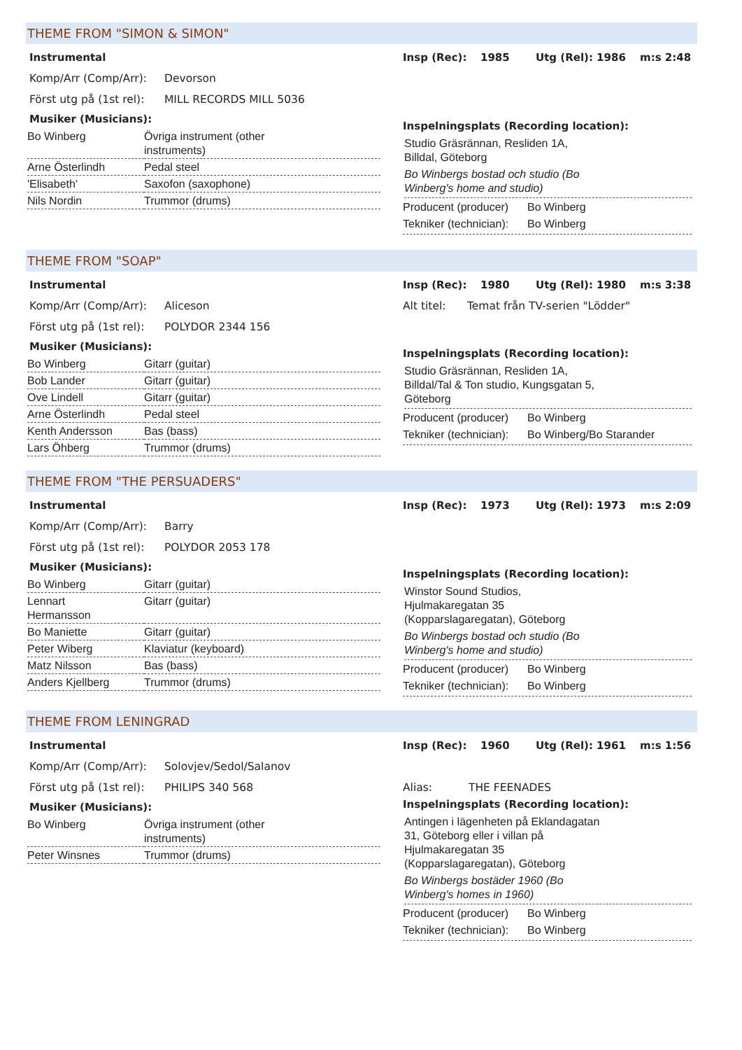THEME FROM "SIMON & SIMON"
Instrumental
Komp/Arr (Comp/Arr): Devorson
Först utg på (1st rel): MILL RECORDS MILL 5036
Musiker (Musicians):
| Bo Winberg | Övriga instrument (other instruments) |
| Arne Österlindh | Pedal steel |
| 'Elisabeth' | Saxofon (saxophone) |
| Nils Nordin | Trummor (drums) |
Insp (Rec): 1985 Utg (Rel): 1986 m:s 2:48
Inspelningsplats (Recording location):
Studio Gräsrännan, Resliden 1A,
Billdal, Göteborg
Bo Winbergs bostad och studio (Bo
Winberg's home and studio)
Producent (producer) Bo Winberg
Tekniker (technician): Bo Winberg
THEME FROM "SOAP"
Instrumental
Komp/Arr (Comp/Arr): Aliceson
Först utg på (1st rel): POLYDOR 2344 156
Musiker (Musicians):
| Bo Winberg | Gitarr (guitar) |
| Bob Lander | Gitarr (guitar) |
| Ove Lindell | Gitarr (guitar) |
| Arne Österlindh | Pedal steel |
| Kenth Andersson | Bas (bass) |
| Lars Öhberg | Trummor (drums) |
Insp (Rec): 1980 Utg (Rel): 1980 m:s 3:38
Alt titel: Temat från TV-serien "Lödder"
Inspelningsplats (Recording location):
Studio Gräsrännan, Resliden 1A,
Billdal/Tal & Ton studio, Kungsgatan 5,
Göteborg
Producent (producer) Bo Winberg
Tekniker (technician): Bo Winberg/Bo Starander
THEME FROM "THE PERSUADERS"
Instrumental
Komp/Arr (Comp/Arr): Barry
Först utg på (1st rel): POLYDOR 2053 178
Musiker (Musicians):
| Bo Winberg | Gitarr (guitar) |
| Lennart Hermansson | Gitarr (guitar) |
| Bo Maniette | Gitarr (guitar) |
| Peter Wiberg | Klaviatur (keyboard) |
| Matz Nilsson | Bas (bass) |
| Anders Kjellberg | Trummor (drums) |
Insp (Rec): 1973 Utg (Rel): 1973 m:s 2:09
Inspelningsplats (Recording location):
Winstor Sound Studios,
Hjulmakaregatan 35
(Kopparslagaregatan), Göteborg
Bo Winbergs bostad och studio (Bo
Winberg's home and studio)
Producent (producer) Bo Winberg
Tekniker (technician): Bo Winberg
THEME FROM LENINGRAD
Instrumental
Komp/Arr (Comp/Arr): Solovjev/Sedol/Salanov
Först utg på (1st rel): PHILIPS 340 568
Musiker (Musicians):
| Bo Winberg | Övriga instrument (other instruments) |
| Peter Winsnes | Trummor (drums) |
Insp (Rec): 1960 Utg (Rel): 1961 m:s 1:56
Alias: THE FEENADES
Inspelningsplats (Recording location):
Antingen i lägenheten på Eklandagatan
31, Göteborg eller i villan på
Hjulmakaregatan 35
(Kopparslagaregatan), Göteborg
Bo Winbergs bostäder 1960 (Bo
Winberg's homes in 1960)
Producent (producer) Bo Winberg
Tekniker (technician): Bo Winberg